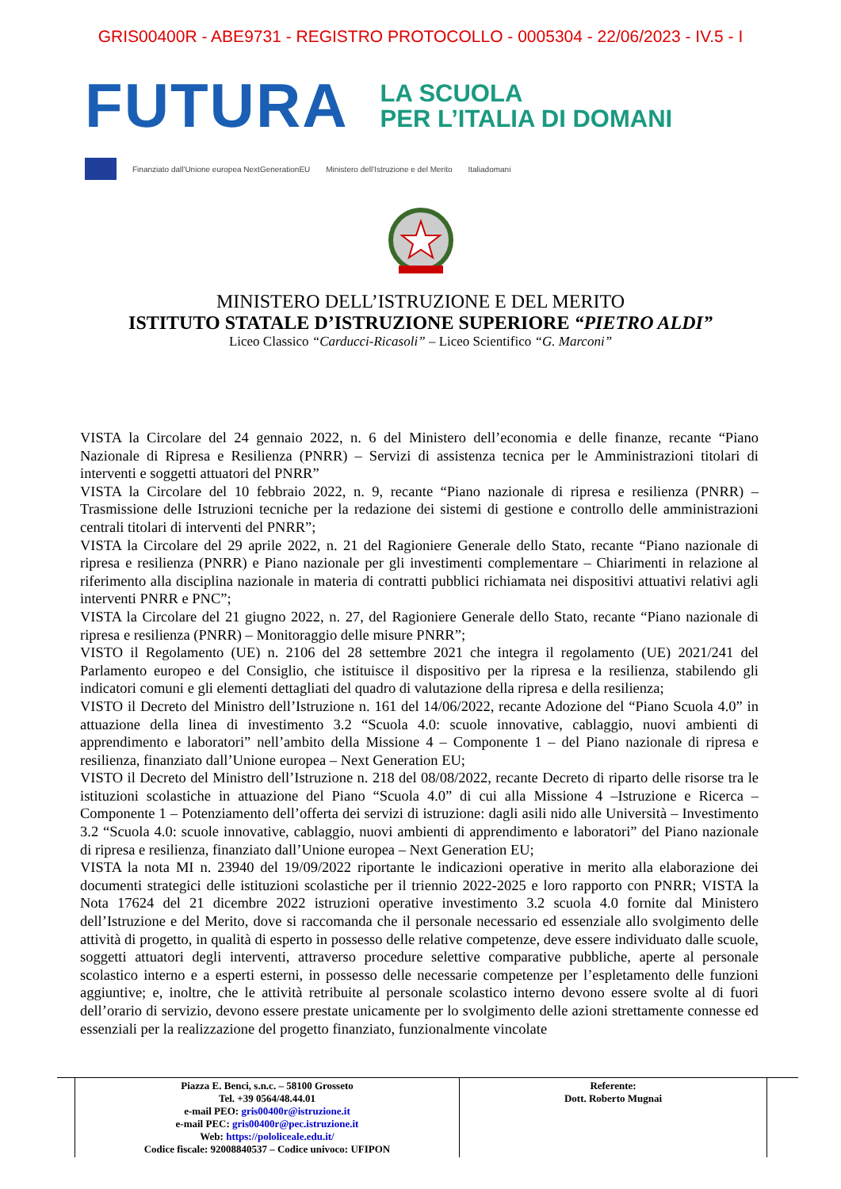GRIS00400R - ABE9731 - REGISTRO PROTOCOLLO - 0005304 - 22/06/2023 - IV.5 - I
FUTURA
LA SCUOLA
PER L’ITALIA DI DOMANI
Finanziato dall'Unione europea NextGenerationEU Ministero dell'Istruzione e del Merito Italiadomani
MINISTERO DELL’ISTRUZIONE E DEL MERITO
ISTITUTO STATALE D’ISTRUZIONE SUPERIORE “PIETRO ALDI”
Liceo Classico “Carducci-Ricasoli” – Liceo Scientifico “G. Marconi”
VISTA la Circolare del 24 gennaio 2022, n. 6 del Ministero dell’economia e delle finanze, recante “Piano Nazionale di Ripresa e Resilienza (PNRR) – Servizi di assistenza tecnica per le Amministrazioni titolari di interventi e soggetti attuatori del PNRR”
VISTA la Circolare del 10 febbraio 2022, n. 9, recante “Piano nazionale di ripresa e resilienza (PNRR) – Trasmissione delle Istruzioni tecniche per la redazione dei sistemi di gestione e controllo delle amministrazioni centrali titolari di interventi del PNRR”;
VISTA la Circolare del 29 aprile 2022, n. 21 del Ragioniere Generale dello Stato, recante “Piano nazionale di ripresa e resilienza (PNRR) e Piano nazionale per gli investimenti complementare – Chiarimenti in relazione al riferimento alla disciplina nazionale in materia di contratti pubblici richiamata nei dispositivi attuativi relativi agli interventi PNRR e PNC”;
VISTA la Circolare del 21 giugno 2022, n. 27, del Ragioniere Generale dello Stato, recante “Piano nazionale di ripresa e resilienza (PNRR) – Monitoraggio delle misure PNRR”;
VISTO il Regolamento (UE) n. 2106 del 28 settembre 2021 che integra il regolamento (UE) 2021/241 del Parlamento europeo e del Consiglio, che istituisce il dispositivo per la ripresa e la resilienza, stabilendo gli indicatori comuni e gli elementi dettagliati del quadro di valutazione della ripresa e della resilienza;
VISTO il Decreto del Ministro dell’Istruzione n. 161 del 14/06/2022, recante Adozione del “Piano Scuola 4.0” in attuazione della linea di investimento 3.2 “Scuola 4.0: scuole innovative, cablaggio, nuovi ambienti di apprendimento e laboratori” nell’ambito della Missione 4 – Componente 1 – del Piano nazionale di ripresa e resilienza, finanziato dall’Unione europea – Next Generation EU;
VISTO il Decreto del Ministro dell’Istruzione n. 218 del 08/08/2022, recante Decreto di riparto delle risorse tra le istituzioni scolastiche in attuazione del Piano “Scuola 4.0” di cui alla Missione 4 –Istruzione e Ricerca – Componente 1 – Potenziamento dell’offerta dei servizi di istruzione: dagli asili nido alle Università – Investimento 3.2 “Scuola 4.0: scuole innovative, cablaggio, nuovi ambienti di apprendimento e laboratori” del Piano nazionale di ripresa e resilienza, finanziato dall’Unione europea – Next Generation EU;
VISTA la nota MI n. 23940 del 19/09/2022 riportante le indicazioni operative in merito alla elaborazione dei documenti strategici delle istituzioni scolastiche per il triennio 2022-2025 e loro rapporto con PNRR; VISTA la Nota 17624 del 21 dicembre 2022 istruzioni operative investimento 3.2 scuola 4.0 fornite dal Ministero dell’Istruzione e del Merito, dove si raccomanda che il personale necessario ed essenziale allo svolgimento delle attività di progetto, in qualità di esperto in possesso delle relative competenze, deve essere individuato dalle scuole, soggetti attuatori degli interventi, attraverso procedure selettive comparative pubbliche, aperte al personale scolastico interno e a esperti esterni, in possesso delle necessarie competenze per l’espletamento delle funzioni aggiuntive; e, inoltre, che le attività retribuite al personale scolastico interno devono essere svolte al di fuori dell’orario di servizio, devono essere prestate unicamente per lo svolgimento delle azioni strettamente connesse ed essenziali per la realizzazione del progetto finanziato, funzionalmente vincolate
| | Piazza E. Benci, s.n.c. – 58100 Grosseto Tel. +39 0564/48.44.01 e-mail PEO: gris00400r@istruzione.it e-mail PEC: gris00400r@pec.istruzione.it Web: https://pololiceale.edu.it/ Codice fiscale: 92008840537 – Codice univoco: UFIPON | Referente: Dott. Roberto Mugnai | |